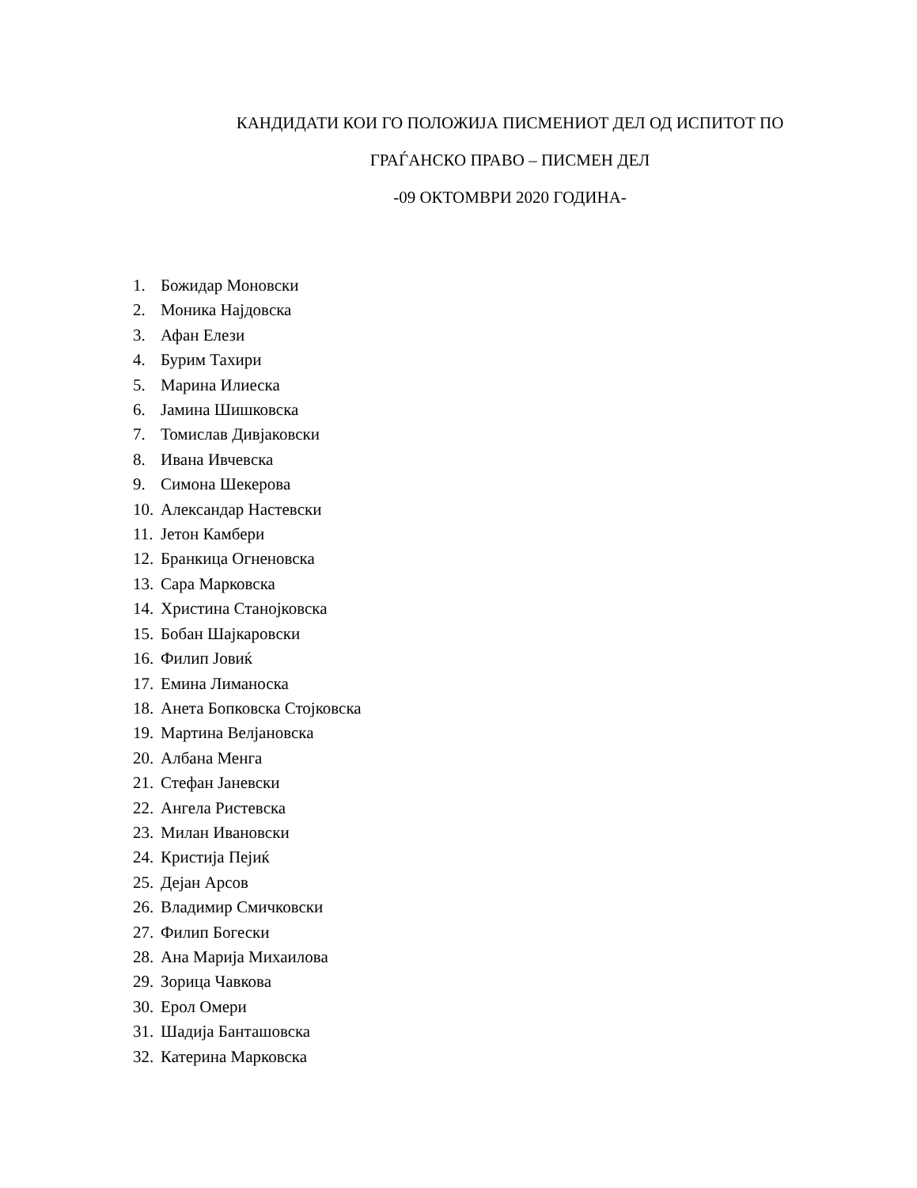КАНДИДАТИ КОИ ГО ПОЛОЖИЈА ПИСМЕНИОТ ДЕЛ ОД ИСПИТОТ ПО
ГРАЃАНСКО ПРАВО – ПИСМЕН ДЕЛ
-09 ОКТОМВРИ 2020 ГОДИНА-
1. Божидар Моновски
2. Моника Најдовска
3. Афан Елези
4. Бурим Тахири
5. Марина Илиеска
6. Јамина Шишковска
7. Томислав Дивјаковски
8. Ивана Ивчевска
9. Симона Шекерова
10. Александар Настевски
11. Јетон Камбери
12. Бранкица Огненовска
13. Сара Марковска
14. Христина Станојковска
15. Бобан Шајкаровски
16. Филип Јовиќ
17. Емина Лиманоска
18. Анета Бопковска Стојковска
19. Мартина Велјановска
20. Албана Менга
21. Стефан Јаневски
22. Ангела Ристевска
23. Милан Ивановски
24. Кристија Пејиќ
25. Дејан Арсов
26. Владимир Смичковски
27. Филип Богески
28. Ана Марија Михаилова
29. Зорица Чавкова
30. Ерол Омери
31. Шадија Банташовска
32. Катерина Марковска